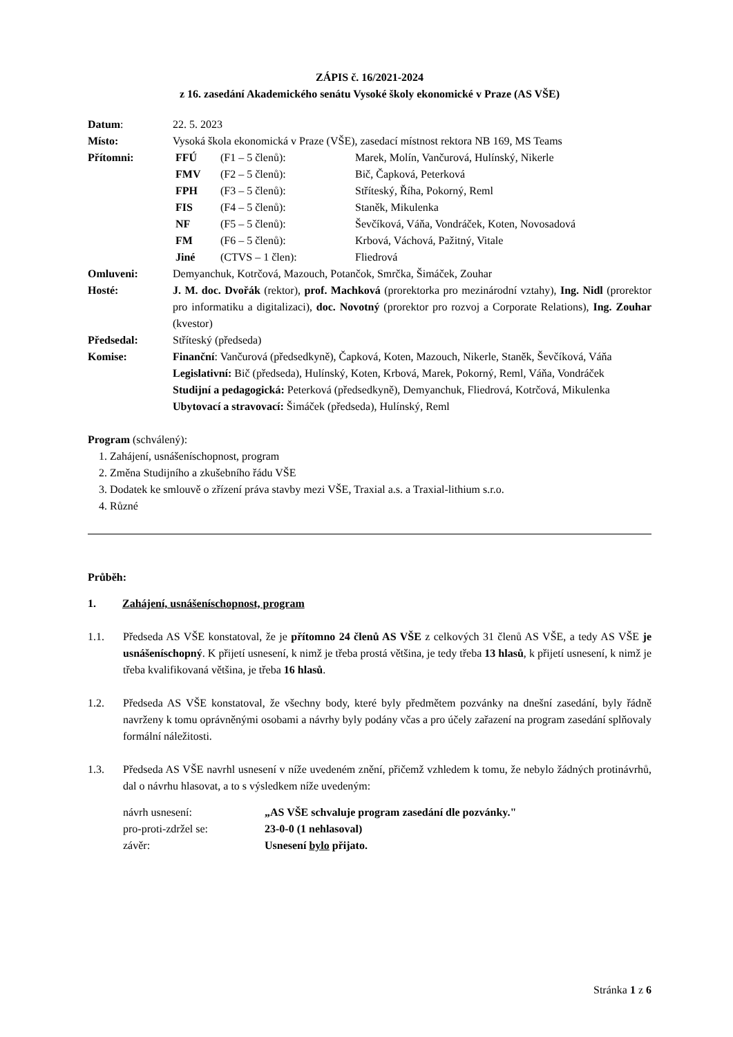ZÁPIS č. 16/2021-2024
z 16. zasedání Akademického senátu Vysoké školy ekonomické v Praze (AS VŠE)
Datum: 22. 5. 2023
Místo: Vysoká škola ekonomická v Praze (VŠE), zasedací místnost rektora NB 169, MS Teams
Přítomni: FFÚ (F1 – 5 členů): Marek, Molín, Vančurová, Hulínský, Nikerle
FMV (F2 – 5 členů): Bič, Čapková, Peterková
FPH (F3 – 5 členů): Stříteský, Říha, Pokorný, Reml
FIS (F4 – 5 členů): Staněk, Mikulenka
NF (F5 – 5 členů): Ševčíková, Váňa, Vondráček, Koten, Novosadová
FM (F6 – 5 členů): Krbová, Váchová, Pažitný, Vitale
Jiné (CTVS – 1 člen): Fliedrová
Omluveni: Demyanchuk, Kotrčová, Mazouch, Potančok, Smrčka, Šimáček, Zouhar
Hosté: J. M. doc. Dvořák (rektor), prof. Machková (prorektorka pro mezinárodní vztahy), Ing. Nidl (prorektor pro informatiku a digitalizaci), doc. Novotný (prorektor pro rozvoj a Corporate Relations), Ing. Zouhar (kvestor)
Předsedal: Stříteský (předseda)
Komise: Finanční: Vančurová (předsedkyně), Čapková, Koten, Mazouch, Nikerle, Staněk, Ševčíková, Váňa
Legislativní: Bič (předseda), Hulínský, Koten, Krbová, Marek, Pokorný, Reml, Váňa, Vondráček
Studijní a pedagogická: Peterková (předsedkyně), Demyanchuk, Fliedrová, Kotrčová, Mikulenka
Ubytovací a stravovací: Šimáček (předseda), Hulínský, Reml
Program (schválený):
1. Zahájení, usnášeníschopnost, program
2. Změna Studijního a zkušebního řádu VŠE
3. Dodatek ke smlouvě o zřízení práva stavby mezi VŠE, Traxial a.s. a Traxial-lithium s.r.o.
4. Různé
Průběh:
1. Zahájení, usnášeníschopnost, program
1.1. Předseda AS VŠE konstatoval, že je přítomno 24 členů AS VŠE z celkových 31 členů AS VŠE, a tedy AS VŠE je usnášeníschopný. K přijetí usnesení, k nimž je třeba prostá většina, je tedy třeba 13 hlasů, k přijetí usnesení, k nimž je třeba kvalifikovaná většina, je třeba 16 hlasů.
1.2. Předseda AS VŠE konstatoval, že všechny body, které byly předmětem pozvánky na dnešní zasedání, byly řádně navrženy k tomu oprávněnými osobami a návrhy byly podány včas a pro účely zařazení na program zasedání splňovaly formální náležitosti.
1.3. Předseda AS VŠE navrhl usnesení v níže uvedeném znění, přičemž vzhledem k tomu, že nebylo žádných protinávrhů, dal o návrhu hlasovat, a to s výsledkem níže uvedeným:
návrh usnesení: „AS VŠE schvaluje program zasedání dle pozvánky."
pro-proti-zdržel se: 23-0-0 (1 nehlasoval)
závěr: Usnesení bylo přijato.
Stránka 1 z 6